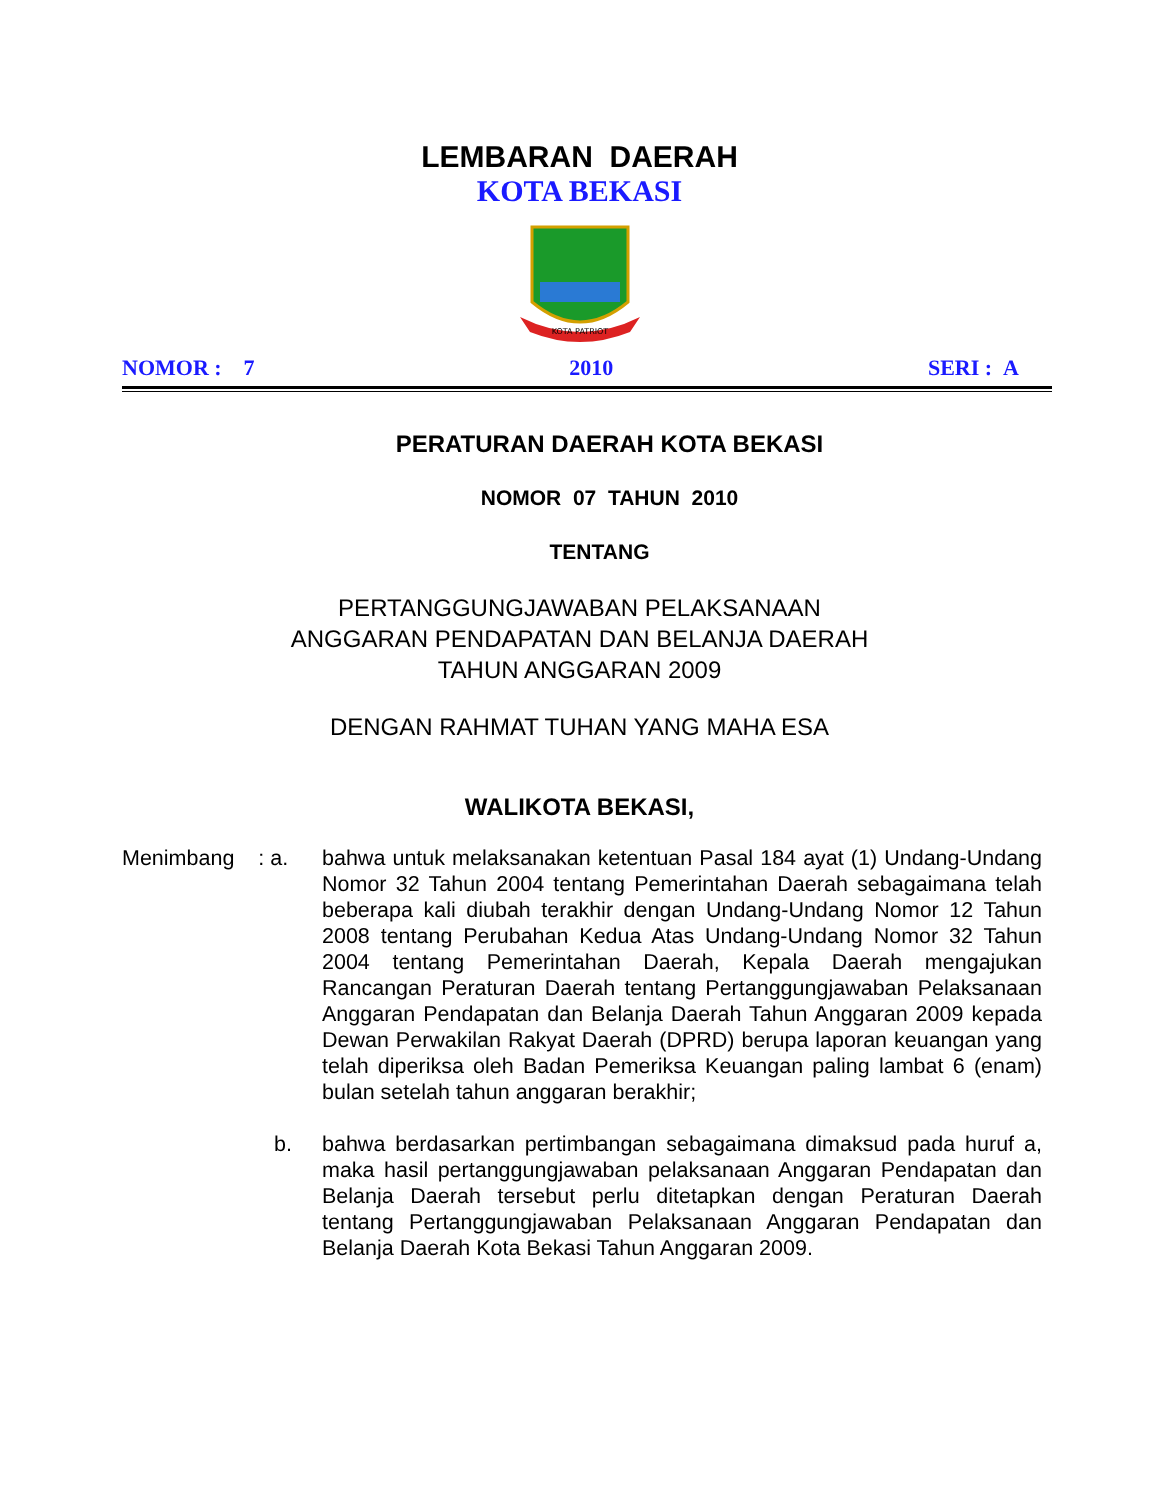LEMBARAN DAERAH
KOTA BEKASI
KOTA PATRIOT
NOMOR : 7 2010 SERI : A
PERATURAN DAERAH KOTA BEKASI
NOMOR 07 TAHUN 2010
TENTANG
PERTANGGUNGJAWABAN PELAKSANAAN
ANGGARAN PENDAPATAN DAN BELANJA DAERAH
TAHUN ANGGARAN 2009
DENGAN RAHMAT TUHAN YANG MAHA ESA
WALIKOTA BEKASI,
Menimbang : a. bahwa untuk melaksanakan ketentuan Pasal 184 ayat (1) Undang-Undang Nomor 32 Tahun 2004 tentang Pemerintahan Daerah sebagaimana telah beberapa kali diubah terakhir dengan Undang-Undang Nomor 12 Tahun 2008 tentang Perubahan Kedua Atas Undang-Undang Nomor 32 Tahun 2004 tentang Pemerintahan Daerah, Kepala Daerah mengajukan Rancangan Peraturan Daerah tentang Pertanggungjawaban Pelaksanaan Anggaran Pendapatan dan Belanja Daerah Tahun Anggaran 2009 kepada Dewan Perwakilan Rakyat Daerah (DPRD) berupa laporan keuangan yang telah diperiksa oleh Badan Pemeriksa Keuangan paling lambat 6 (enam) bulan setelah tahun anggaran berakhir;
b. bahwa berdasarkan pertimbangan sebagaimana dimaksud pada huruf a, maka hasil pertanggungjawaban pelaksanaan Anggaran Pendapatan dan Belanja Daerah tersebut perlu ditetapkan dengan Peraturan Daerah tentang Pertanggungjawaban Pelaksanaan Anggaran Pendapatan dan Belanja Daerah Kota Bekasi Tahun Anggaran 2009.